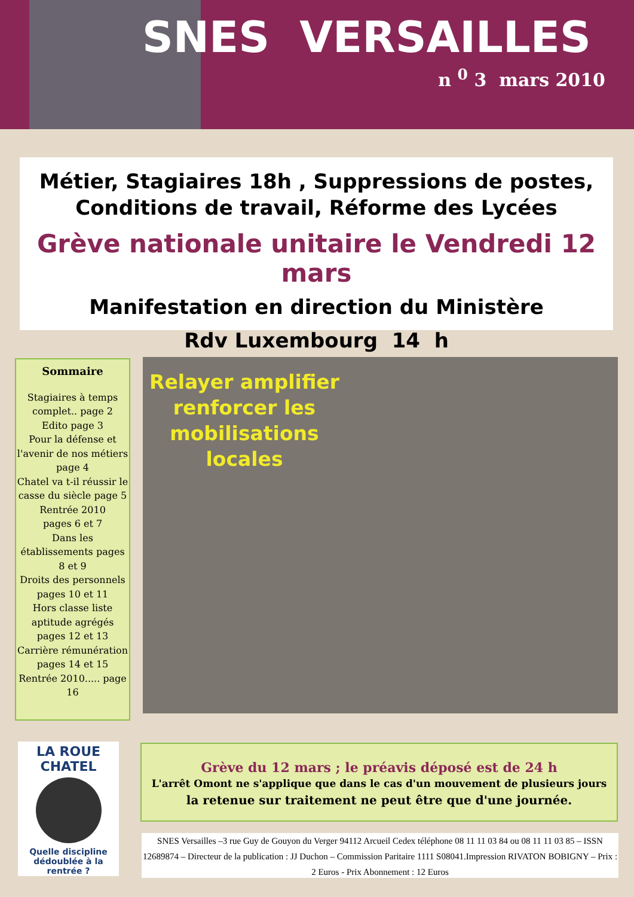SNES VERSAILLES
n <sup>0</sup> 3 mars 2010
Métier, Stagiaires 18h , Suppressions de postes,
Conditions de travail, Réforme des Lycées
Grève nationale unitaire le Vendredi 12 mars
Manifestation en direction du Ministère
Rdv Luxembourg 14 h
Sommaire
Stagiaires à temps complet.. page 2
Edito page 3
Pour la défense et l'avenir de nos métiers page 4
Chatel va t-il réussir le casse du siècle page 5
Rentrée 2010
pages 6 et 7
Dans les établissements pages 8 et 9
Droits des personnels pages 10 et 11
Hors classe liste aptitude agrégés pages 12 et 13
Carrière rémunération pages 14 et 15
Rentrée 2010..... page 16
Relayer amplifier renforcer les mobilisations locales
LA ROUE
CHATEL
Quelle discipline dédoublée à la rentrée ?
Grève du 12 mars ; le préavis déposé est de 24 h
L'arrêt Omont ne s'applique que dans le cas d'un mouvement de plusieurs jours
la retenue sur traitement ne peut être que d'une journée.
SNES Versailles –3 rue Guy de Gouyon du Verger 94112 Arcueil Cedex téléphone 08 11 11 03 84 ou 08 11 11 03 85 – ISSN 12689874 – Directeur de la publication : JJ Duchon – Commission Paritaire 1111 S08041.Impression RIVATON BOBIGNY – Prix : 2 Euros - Prix Abonnement : 12 Euros